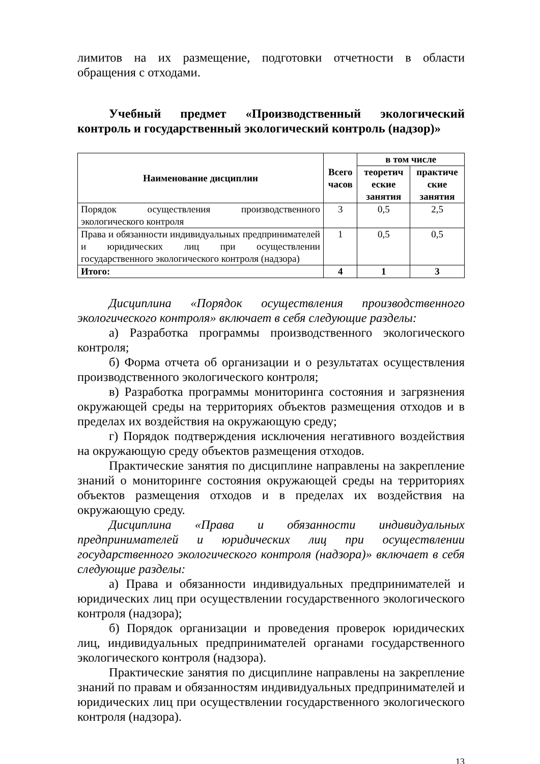лимитов на их размещение, подготовки отчетности в области обращения с отходами.
Учебный предмет «Производственный экологический контроль и государственный экологический контроль (надзор)»
| Наименование дисциплин | Всего часов | в том числе | |
| --- | --- | --- | --- |
| | | теоретич еские занятия | практиче ские занятия |
| Порядок осуществления производственного экологического контроля | 3 | 0,5 | 2,5 |
| Права и обязанности индивидуальных предпринимателей и юридических лиц при осуществлении государственного экологического контроля (надзора) | 1 | 0,5 | 0,5 |
| Итого: | 4 | 1 | 3 |
Дисциплина «Порядок осуществления производственного экологического контроля» включает в себя следующие разделы:
а) Разработка программы производственного экологического контроля;
б) Форма отчета об организации и о результатах осуществления производственного экологического контроля;
в) Разработка программы мониторинга состояния и загрязнения окружающей среды на территориях объектов размещения отходов и в пределах их воздействия на окружающую среду;
г) Порядок подтверждения исключения негативного воздействия на окружающую среду объектов размещения отходов.
Практические занятия по дисциплине направлены на закрепление знаний о мониторинге состояния окружающей среды на территориях объектов размещения отходов и в пределах их воздействия на окружающую среду.
Дисциплина «Права и обязанности индивидуальных предпринимателей и юридических лиц при осуществлении государственного экологического контроля (надзора)» включает в себя следующие разделы:
а) Права и обязанности индивидуальных предпринимателей и юридических лиц при осуществлении государственного экологического контроля (надзора);
б) Порядок организации и проведения проверок юридических лиц, индивидуальных предпринимателей органами государственного экологического контроля (надзора).
Практические занятия по дисциплине направлены на закрепление знаний по правам и обязанностям индивидуальных предпринимателей и юридических лиц при осуществлении государственного экологического контроля (надзора).
13